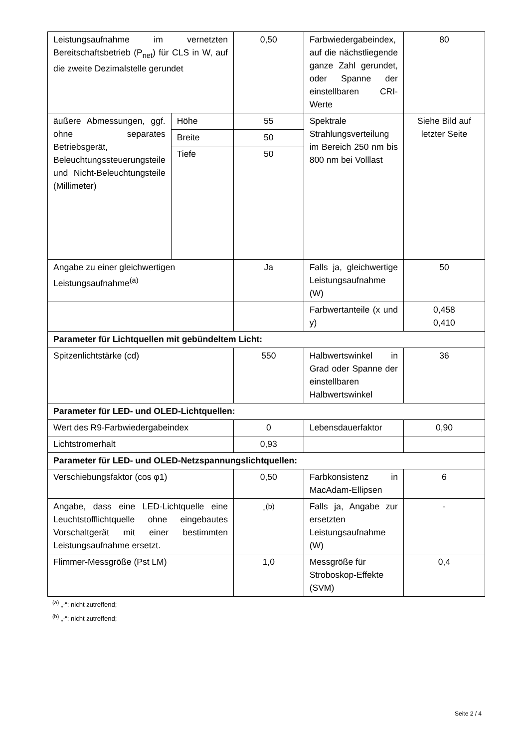| Leistungsaufnahme im vernetzten Bereitschaftsbetrieb (P<sub>net</sub>) für CLS in W, auf die zweite Dezimalstelle gerundet | | 0,50 | Farbwiedergabeindex, auf die nächstliegende ganze Zahl gerundet, oder Spanne der einstellbaren CRI-Werte | 80 |
| äußere Abmessungen, ggf. ohne separates Betriebsgerät, Beleuchtungssteuerungsteile und Nicht-Beleuchtungsteile (Millimeter) | Höhe | 55 | Spektrale Strahlungsverteilung im Bereich 250 nm bis 800 nm bei Volllast | Siehe Bild auf letzter Seite |
| | Breite | 50 | | |
| | Tiefe | 50 | | |
| Angabe zu einer gleichwertigen Leistungsaufnahme<sup>(a)</sup> | | Ja | Falls ja, gleichwertige Leistungsaufnahme (W) | 50 |
| | | | Farbwertanteile (x und y) | 0,458 0,410 |
| Parameter für Lichtquellen mit gebündeltem Licht: | | | | |
| Spitzenlichtstärke (cd) | | 550 | Halbwertswinkel in Grad oder Spanne der einstellbaren Halbwertswinkel | 36 |
| Parameter für LED- und OLED-Lichtquellen: | | | | |
| Wert des R9-Farbwiedergabeindex | | 0 | Lebensdauerfaktor | 0,90 |
| Lichtstromerhalt | | 0,93 | | |
| Parameter für LED- und OLED-Netzspannungslichtquellen: | | | | |
| Verschiebungsfaktor (cos φ1) | | 0,50 | Farbkonsistenz in MacAdam-Ellipsen | 6 |
| Angabe, dass eine LED-Lichtquelle eine Leuchtstofflichtquelle ohne eingebautes Vorschaltgerät mit einer bestimmten Leistungsaufnahme ersetzt. | | -<sup>(b)</sup> | Falls ja, Angabe zur ersetzten Leistungsaufnahme (W) | - |
| Flimmer-Messgröße (Pst LM) | | 1,0 | Messgröße für Stroboskop-Effekte (SVM) | 0,4 |
<sup>(a)</sup> „-“: nicht zutreffend;
<sup>(b)</sup> „-“: nicht zutreffend;
Seite 2 / 4